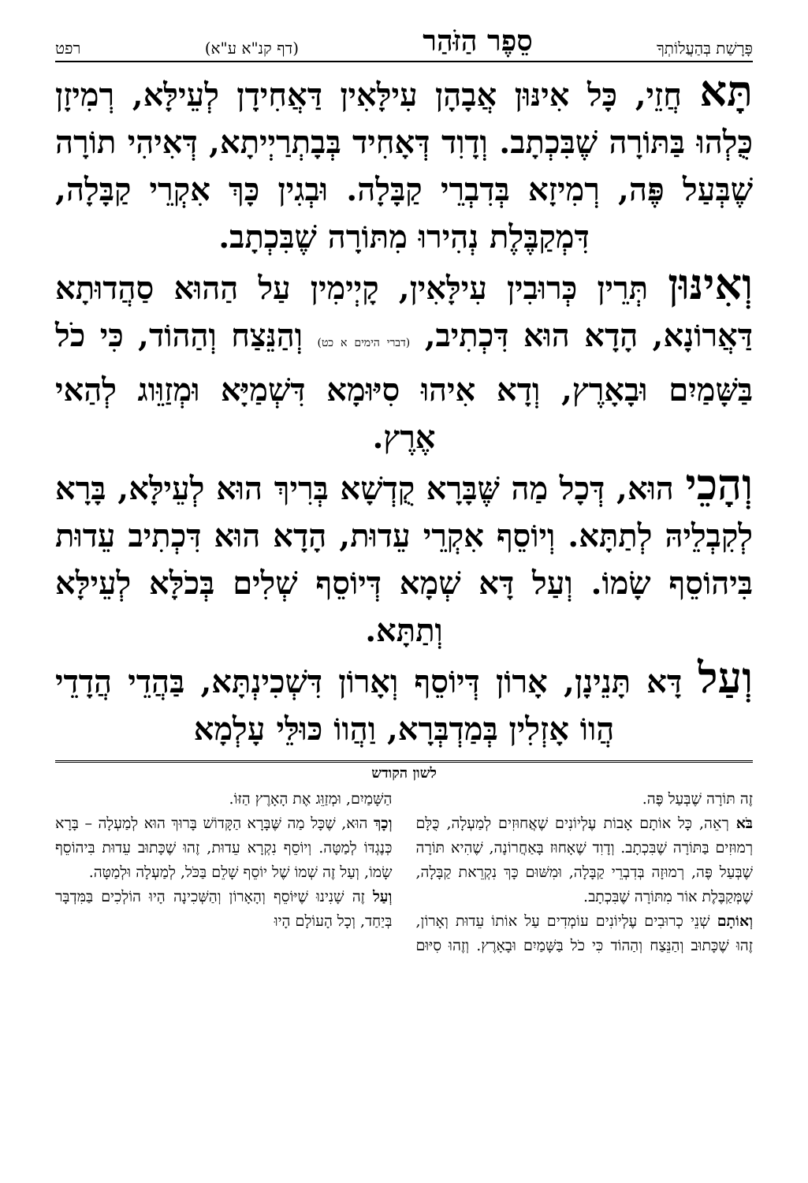פָּרָשַׁת בְּהַעֲלוֹתְךָ סֵפֶר הַזֹּהַר (דף קנ"א ע"א) רפט
תָּא חֲזֵי, כָּל אִינּוּן אֲבָהָן עִילָּאִין דַּאֲחִידָן לְעֵילָּא, רְמִיזָן כֻּלְהוּ בַּתּוֹרָה שֶׁבִּכְתָב. וְדָוִד דְּאָחִיד בְּבָתְרַיְיתָא, דְּאִיהִי תוֹרָה שֶׁבְּעַל פֶּה, רְמִיזָא בְּדִבְרֵי קַבָּלָה. וּבְגִין כָּךְ אִקְרֵי קַבָּלָה, דִּמְקַבֶּלֶת נְהִירוּ מִתּוֹרָה שֶׁבִּכְתָב.
וְאִינּוּן תְּרֵין כְּרוּבִין עִילָּאִין, קָיְימִין עַל הַהוּא סַהֲדוּתָא דַּאֲרוֹנָא, הָדָא הוּא דִּכְתִיב, (דברי הימים א כט) וְהַנֵּצַח וְהַהוֹד, כִּי כֹל בַּשָּׁמַיִם וּבָאָרֶץ, וְדָא אִיהוּ סִיּוּמָא דִּשְׁמַיָּא וּמְזַוֵּוג לְהַאי אֶרֶץ.
וְהָכֵי הוּא, דְּכָל מַה שֶּׁבָּרָא קֻדְשָׁא בְּרִיךְ הוּא לְעֵילָּא, בָּרָא לְקִבְלֵיהּ לְתַתָּא. וְיוֹסֵף אִקְרֵי עֵדוּת, הָדָא הוּא דִּכְתִיב עֵדוּת בִּיהוֹסֵף שָׂמוֹ. וְעַל דָּא שְׁמָא דְּיוֹסֵף שְׁלִים בְּכֹלָּא לְעֵילָּא וְתַתָּא.
וְעַל דָּא תָּנֵינָן, אָרוֹן דְּיוֹסֵף וְאָרוֹן דִּשְׁכִינְתָּא, בַּהֲדֵי הֲדָדֵי הֲווֹ אָזְלִין בְּמַדְבְּרָא, וַהֲווֹ כּוּלֵּי עָלְמָא
לשון הקודש
זֶה תּוֹרָה שֶׁבְּעַל פֶּה.
בֹּא רְאֵה, כָּל אוֹתָם אָבוֹת עֶלְיוֹנִים שֶׁאֲחוּזִים לְמַעְלָה, כֻּלָּם רְמוּזִים בַּתּוֹרָה שֶׁבִּכְתָב. וְדָוִד שֶׁאָחוּז בָּאַחֲרוֹנָה, שֶׁהִיא תּוֹרָה שֶׁבְּעַל פֶּה, רְמוּזָה בְּדִבְרֵי קַבָּלָה, וּמִשּׁוּם כָּךְ נִקְרֵאת קַבָּלָה, שֶׁמְּקַבֶּלֶת אוֹר מִתּוֹרָה שֶׁבִּכְתָב.
וְאוֹתָם שְׁנֵי כְרוּבִים עֶלְיוֹנִים עוֹמְדִים עַל אוֹתוֹ עֵדוּת וְאָרוֹן, זֶהוּ שֶׁכָּתוּב וְהַנֵּצַח וְהַהוֹד כִּי כֹל בַּשָּׁמַיִם וּבָאָרֶץ. וְזֶהוּ סִיּוּם הַשָּׁמַיִם, וּמְזַוֵּג אֶת הָאָרֶץ הַזּוֹ.
וְכָךְ הוּא, שֶׁכָּל מַה שֶּׁבָּרָא הַקָּדוֹשׁ בָּרוּךְ הוּא לְמַעְלָה – בָּרָא כְּנֶגְדּוֹ לְמַטָּה. וְיוֹסֵף נִקְרָא עֵדוּת, זֶהוּ שֶׁכָּתוּב עֵדוּת בִּיהוֹסֵף שָׂמוֹ, וְעַל זֶה שְׁמוֹ שֶׁל יוֹסֵף שָׁלֵם בַּכֹּל, לְמַעְלָה וּלְמַטָּה.
וְעַל זֶה שָׁנִינוּ שֶׁיּוֹסֵף וְהָאָרוֹן וְהַשְּׁכִינָה הָיוּ הוֹלְכִים בַּמִּדְבָּר בְּיַחַד, וְכָל הָעוֹלָם הָיוּ